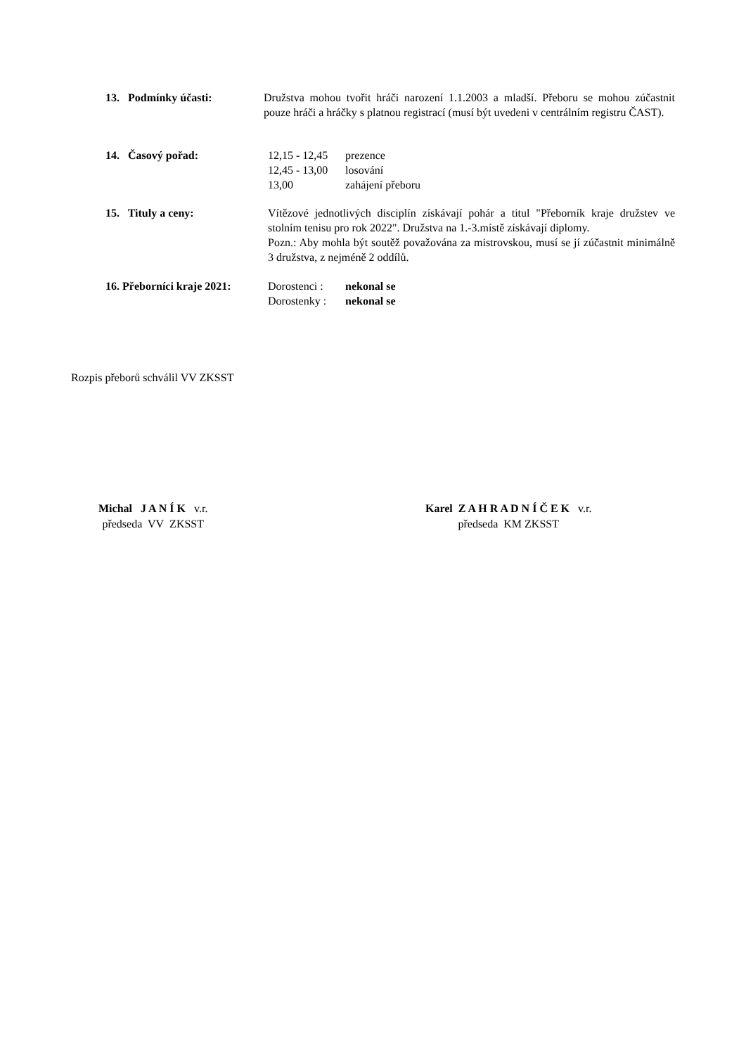13. Podmínky účasti: Družstva mohou tvořit hráči narození 1.1.2003 a mladší. Přeboru se mohou zúčastnit pouze hráči a hráčky s platnou registrací (musí být uvedeni v centrálním registru ČAST).
14. Časový pořad: 12,15 - 12,45 prezence
12,45 - 13,00 losování
13,00 zahájení přeboru
15. Tituly a ceny: Vítězové jednotlivých disciplín získávají pohár a titul "Přeborník kraje družstev ve stolním tenisu pro rok 2022". Družstva na 1.-3.místě získávají diplomy.
Pozn.: Aby mohla být soutěž považována za mistrovskou, musí se jí zúčastnit minimálně 3 družstva, z nejméně 2 oddílů.
16. Přeborníci kraje 2021:
Dorostenci : nekonal se
Dorostenky : nekonal se
Rozpis přeborů schválil VV ZKSST
Michal J A N Í K v.r.
předseda VV ZKSST
Karel Z A H R A D N Í Č E K v.r.
předseda KM ZKSST